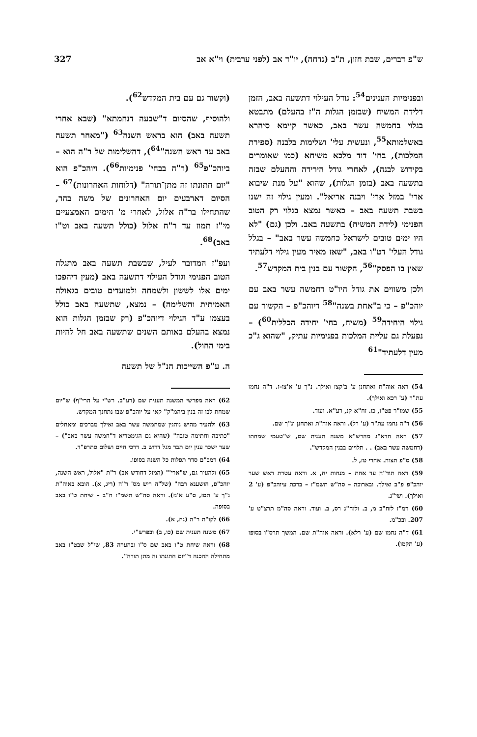ש"פ דברים, שבת חזון, ת"ב (נדחה), יו"ד אב (לפני ערבית) וי"א אב 327
ובפנימיות הענינים<sup>54</sup>: גודל העילוי דתשעה באב, הזמן דלידת המשיח (שבזמן הגלות ה"ז בהעלם) מתבטא בגלוי בחמשה עשר באב, כאשר קיימא סיהרא באשלמותא<sup>55</sup>, ונעשית עלי' ושלימות בלבנה (ספירת המלכות), בחי' דוד מלכא משיחא (כמו שאומרים בקידוש לבנה), לאחרי גודל הירידה וההעלם שבזה בתשעה באב (בזמן הגלות), שהוא "על מנת שיבוא ארי' במזל ארי' ויבנה אריאל". ומעין גילוי זה ישנו בשבת תשעה באב – כאשר נמצא בגלוי רק הטוב הפנימי (לידת המשיח) בתשעה באב. ולכן (גם) "לא היו ימים טובים לישראל כחמשה עשר באב" – בגלל גודל העלי' דט"ו באב, "שאז מאיר מעין גילוי דלעתיד שאין בו הפסק"<sup>56</sup>, הקשור עם בנין בית המקדש<sup>57</sup>.
ולכן משווים את גודל היו"ט דחמשה עשר באב עם יוהכ"פ – כי ב"אחת בשנה"<sup>58</sup> דיוהכ"פ – הקשור עם גילוי היחידה<sup>59</sup> (משיח, בחי' יחידה הכללית<sup>60</sup>) – נפעלת גם עליית המלכות בפנימיות עתיק, "שהוא ג"כ מעין דלעתיד"<sup>61</sup>
54) ראה אוה"ת ואתחנן ע' ב'קצז ואילך. נ"ך ע' א'צו-ז. ד"ה נחמו עת"ר (ע' רכא ואילך).
55) שמו"ר פט"ו, כו. זח"א קנ, רע"א. ועוד.
56) ד"ה נחמו עת"ר (ע' רל). וראה אוה"ת ואתחנן ונ"ך שם.
57) ראה חדא"ג מהרש"א משנה תענית שם, ש"טעמי שמחתו (דחמשה עשר באב) . . תלויים בבנין המקדש".
58) ס"פ תצוה. אחרי טז, ל.
59) ראה תוד"ה עד אחת – מנחות יח, א. וראה עטרת ראש שער יוהכ"פ פ"ב ואילך. ובארוכה – סה"ש תשמ"ז – ברכת עיוהכ"פ (ע' 2 ואילך). ושי"נ.
60) רמ"ז לזח"ב מ, ב. ולזח"ג רס, ב. ועוד. וראה סה"מ תרצ"ט ע' 207. ובכ"מ.
61) ד"ה נחמו שם (ע' רלא). וראה אוה"ת שם. המשך תרס"ו בסופו (ע' תקמו).
(וקשור גם עם בית המקדש<sup>62</sup>).
ולהוסיף, שהסיום ד"שבעה דנחמתא" (שבא אחרי תשעה באב) הוא בראש השנה<sup>63</sup> ("מאחר תשעה באב עד ראש השנה"<sup>64</sup>), דהשלימות של ר"ה הוא – ביוהכ"פ<sup>65</sup> (ר"ה בבחי' פנימיות<sup>66</sup>). ויוהכ"פ הוא "יום חתונתו זה מתן־תורה" (דלוחות האחרונות)<sup>67</sup> – הסיום דארבעים יום האחרונים של משה בהר, שהתחילו בר"ח אלול, לאחרי מ' הימים האמצעיים מי"ז תמוז עד ר"ח אלול (כולל תשעה באב וט"ו באב)<sup>68</sup>.
ועפ"ז המדובר לעיל, שבשבת תשעה באב מתגלה הטוב הפנימי וגודל העילוי דתשעה באב (מעין דיהפכו ימים אלו לששון ולשמחה ולמועדים טובים בגאולה האמיתית והשלימה) – נמצא, שתשעה באב כולל בעצמו ע"ד הגילוי דיוהכ"פ (רק שבזמן הגלות הוא נמצא בהעלם באותם השנים שתשעה באב חל להיות בימי החול).
ה. ע"פ השייכות הנ"ל של תשעה
62) ראה מפרשי המשנה תענית שם (רע"ב. רש"י על הרי"ף) ש"יום שמחת לבו זה בנין ביהמ"ק" קאי על יוהכ"פ שבו נתחנך המקדש.
63) ולהעיר מהיש נוהגין שמחמשה עשר באב ואילך מברכים ומאחלים "כתיבה וחתימה טובה" (שהיא גם הגימטריא ד"חמשה עשר באב") – שער ישכר ענין יום תבר מגל דרוש ב. דרכי חיים ושלום סתרפ"ד.
64) רמב"ם סדר תפלות כל השנה בסופו.
65) ולהעיר גם, ש"ארי'" (המזל דחודש אב) ר"ת "אלול, ראש השנה, יוהכ"פ, הושענא רבה" (של"ה ריש מס' ר"ה (ריג, א). הובא באוה"ת נ"ך ע' תסז, ס"ע א'נז). וראה סה"ש תשמ"ז ח"ב – שיחת ט"ו באב בסופה.
66) לקו"ת ר"ה (נח, א).
67) משנה תענית שם (כו, ב) ובפרש"י.
68) וראה שיחת ט"ו באב שם ס"ו ובהערה 83, שי"ל שבט"ו באב מתחילה ההכנה ד"יום חתונתו זה מתן תורה".